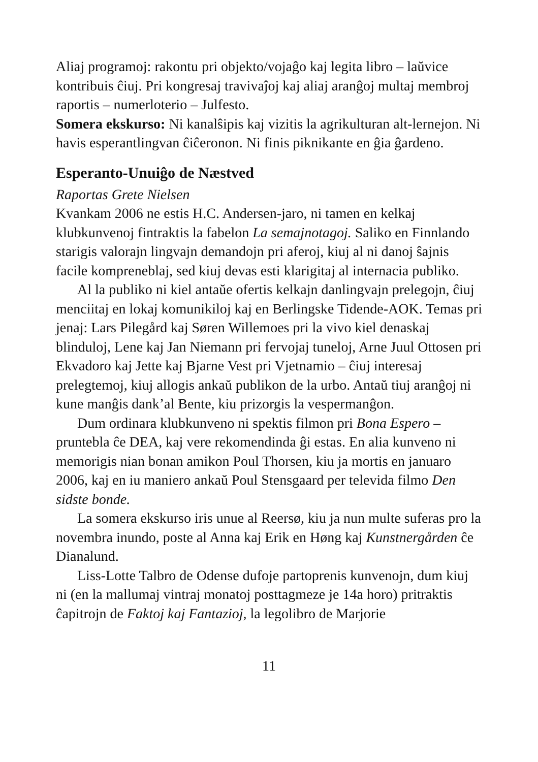Aliaj programoj: rakontu pri objekto/vojaĝo kaj legita libro – laŭvice kontribuis ĉiuj. Pri kongresaj travivaĵoj kaj aliaj aranĝoj multaj membroj raportis – numerloterio – Julfesto.
Somera ekskurso: Ni kanalŝipis kaj vizitis la agrikulturan alt-lernejon. Ni havis esperantlingvan ĉiĉeronon. Ni finis piknikante en ĝia ĝardeno.
Esperanto-Unuiĝo de Næstved
Raportas Grete Nielsen
Kvankam 2006 ne estis H.C. Andersen-jaro, ni tamen en kelkaj klubkunvenoj fintraktis la fabelon La semajnotagoj. Saliko en Finnlando starigis valorajn lingvajn demandojn pri aferoj, kiuj al ni danoj ŝajnis facile kompreneblaj, sed kiuj devas esti klarigitaj al internacia publiko.
Al la publiko ni kiel antaŭe ofertis kelkajn danlingvajn prelegojn, ĉiuj menciitaj en lokaj komunikiloj kaj en Berlingske Tidende-AOK. Temas pri jenaj: Lars Pilegård kaj Søren Willemoes pri la vivo kiel denaskaj blinduloj, Lene kaj Jan Niemann pri fervojaj tuneloj, Arne Juul Ottosen pri Ekvadoro kaj Jette kaj Bjarne Vest pri Vjetnamio – ĉiuj interesaj prelegtemoj, kiuj allogis ankaŭ publikon de la urbo. Antaŭ tiuj aranĝoj ni kune manĝis dank’al Bente, kiu prizorgis la vespermanĝon.
Dum ordinara klubkunveno ni spektis filmon pri Bona Espero – pruntebla ĉe DEA, kaj vere rekomendinda ĝi estas. En alia kunveno ni memorigis nian bonan amikon Poul Thorsen, kiu ja mortis en januaro 2006, kaj en iu maniero ankaŭ Poul Stensgaard per televida filmo Den sidste bonde.
La somera ekskurso iris unue al Reersø, kiu ja nun multe suferas pro la novembra inundo, poste al Anna kaj Erik en Høng kaj Kunstnergården ĉe Dianalund.
Liss-Lotte Talbro de Odense dufoje partoprenis kunvenojn, dum kiuj ni (en la mallumaj vintraj monatoj posttagmeze je 14a horo) pritraktis ĉapitrojn de Faktoj kaj Fantazioj, la legolibro de Marjorie
11